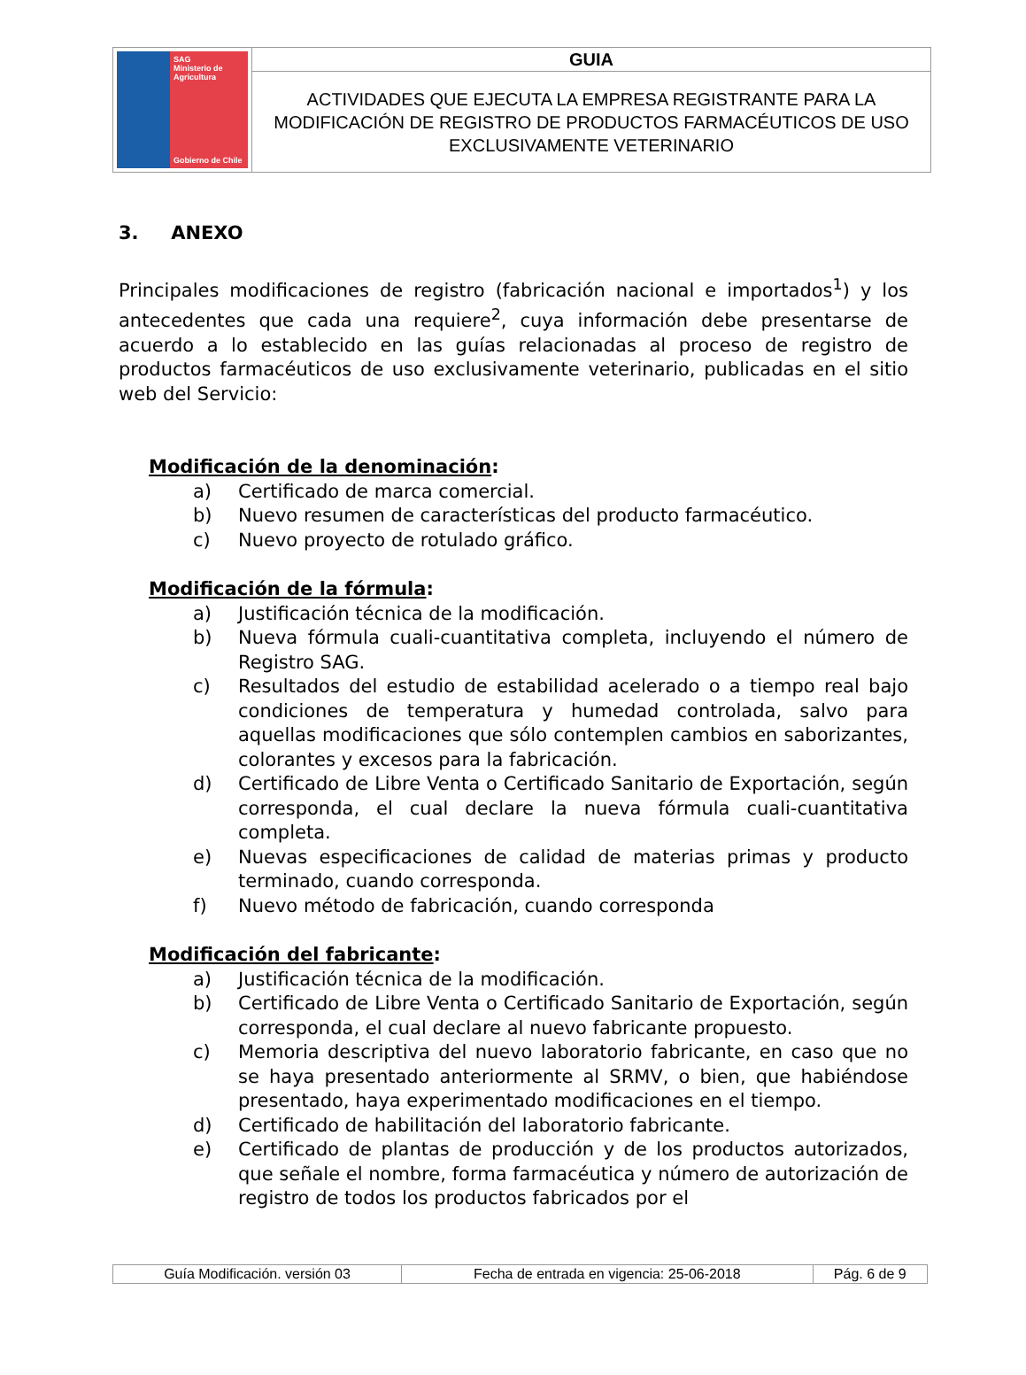| SAG Ministerio de Agricultura Gobierno de Chile | GUIA |
| | ACTIVIDADES QUE EJECUTA LA EMPRESA REGISTRANTE PARA LA MODIFICACIÓN DE REGISTRO DE PRODUCTOS FARMACÉUTICOS DE USO EXCLUSIVAMENTE VETERINARIO |
3. ANEXO
Principales modificaciones de registro (fabricación nacional e importados<sup>1</sup>) y los antecedentes que cada una requiere<sup>2</sup>, cuya información debe presentarse de acuerdo a lo establecido en las guías relacionadas al proceso de registro de productos farmacéuticos de uso exclusivamente veterinario, publicadas en el sitio web del Servicio:
Modificación de la denominación:
a) Certificado de marca comercial.
b) Nuevo resumen de características del producto farmacéutico.
c) Nuevo proyecto de rotulado gráfico.
Modificación de la fórmula:
a) Justificación técnica de la modificación.
b) Nueva fórmula cuali-cuantitativa completa, incluyendo el número de Registro SAG.
c) Resultados del estudio de estabilidad acelerado o a tiempo real bajo condiciones de temperatura y humedad controlada, salvo para aquellas modificaciones que sólo contemplen cambios en saborizantes, colorantes y excesos para la fabricación.
d) Certificado de Libre Venta o Certificado Sanitario de Exportación, según corresponda, el cual declare la nueva fórmula cuali-cuantitativa completa.
e) Nuevas especificaciones de calidad de materias primas y producto terminado, cuando corresponda.
f) Nuevo método de fabricación, cuando corresponda
Modificación del fabricante:
a) Justificación técnica de la modificación.
b) Certificado de Libre Venta o Certificado Sanitario de Exportación, según corresponda, el cual declare al nuevo fabricante propuesto.
c) Memoria descriptiva del nuevo laboratorio fabricante, en caso que no se haya presentado anteriormente al SRMV, o bien, que habiéndose presentado, haya experimentado modificaciones en el tiempo.
d) Certificado de habilitación del laboratorio fabricante.
e) Certificado de plantas de producción y de los productos autorizados, que señale el nombre, forma farmacéutica y número de autorización de registro de todos los productos fabricados por el
| Guía Modificación. versión 03 | Fecha de entrada en vigencia: 25-06-2018 | Pág. 6 de 9 |